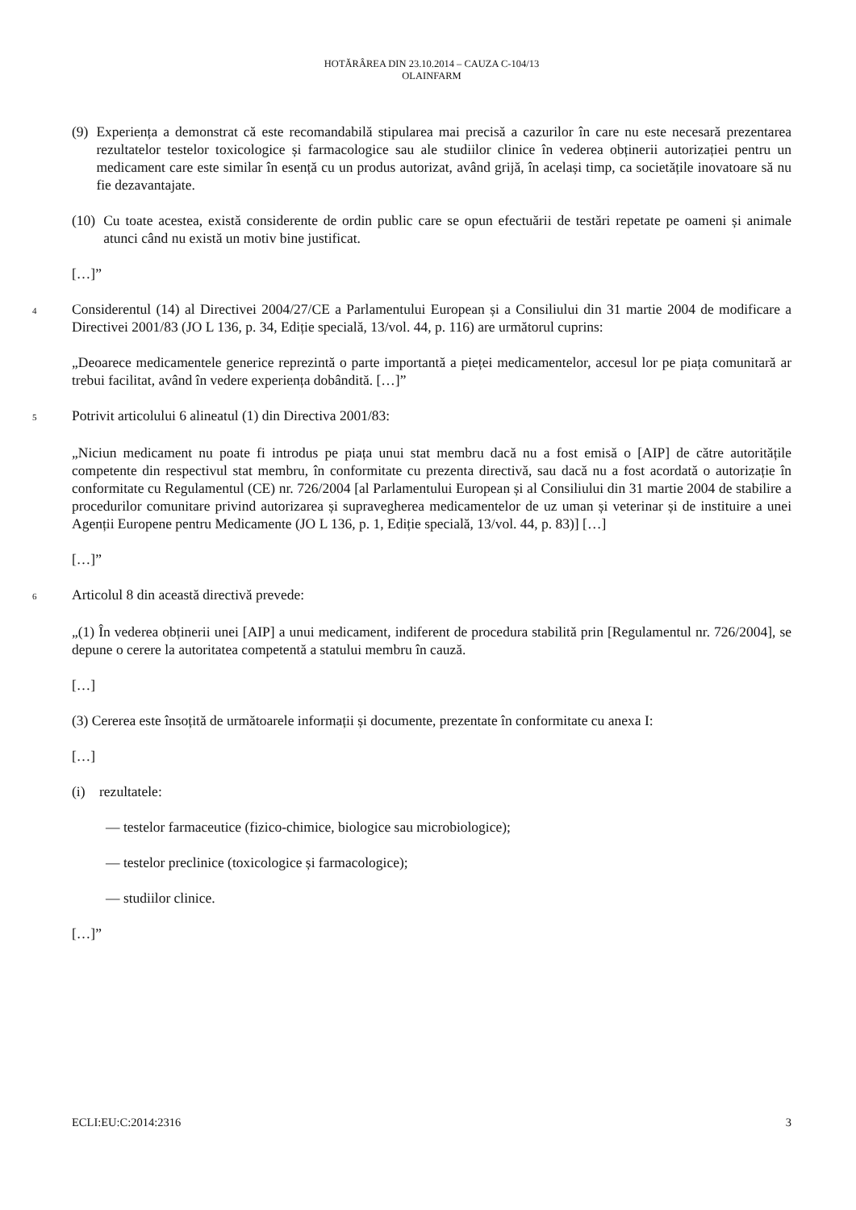HOTĂRÂREA DIN 23.10.2014 – CAUZA C-104/13
OLAINFARM
(9)
Experiența a demonstrat că este recomandabilă stipularea mai precisă a cazurilor în care nu este necesară prezentarea rezultatelor testelor toxicologice și farmacologice sau ale studiilor clinice în vederea obținerii autorizației pentru un medicament care este similar în esență cu un produs autorizat, având grijă, în același timp, ca societățile inovatoare să nu fie dezavantajate.
(10)
Cu toate acestea, există considerente de ordin public care se opun efectuării de testări repetate pe oameni și animale atunci când nu există un motiv bine justificat.
[…]”
4
Considerentul (14) al Directivei 2004/27/CE a Parlamentului European și a Consiliului din 31 martie 2004 de modificare a Directivei 2001/83 (JO L 136, p. 34, Ediție specială, 13/vol. 44, p. 116) are următorul cuprins:
„Deoarece medicamentele generice reprezintă o parte importantă a pieței medicamentelor, accesul lor pe piața comunitară ar trebui facilitat, având în vedere experiența dobândită. […]”
5
Potrivit articolului 6 alineatul (1) din Directiva 2001/83:
„Niciun medicament nu poate fi introdus pe piața unui stat membru dacă nu a fost emisă o [AIP] de către autoritățile competente din respectivul stat membru, în conformitate cu prezenta directivă, sau dacă nu a fost acordată o autorizație în conformitate cu Regulamentul (CE) nr. 726/2004 [al Parlamentului European și al Consiliului din 31 martie 2004 de stabilire a procedurilor comunitare privind autorizarea și supravegherea medicamentelor de uz uman și veterinar și de instituire a unei Agenții Europene pentru Medicamente (JO L 136, p. 1, Ediție specială, 13/vol. 44, p. 83)] […]
[…]”
6
Articolul 8 din această directivă prevede:
„(1) În vederea obținerii unei [AIP] a unui medicament, indiferent de procedura stabilită prin [Regulamentul nr. 726/2004], se depune o cerere la autoritatea competentă a statului membru în cauză.
[…]
(3) Cererea este însoțită de următoarele informații și documente, prezentate în conformitate cu anexa I:
[…]
(i) rezultatele:
— testelor farmaceutice (fizico-chimice, biologice sau microbiologice);
— testelor preclinice (toxicologice și farmacologice);
— studiilor clinice.
[…]”
ECLI:EU:C:2014:2316 3